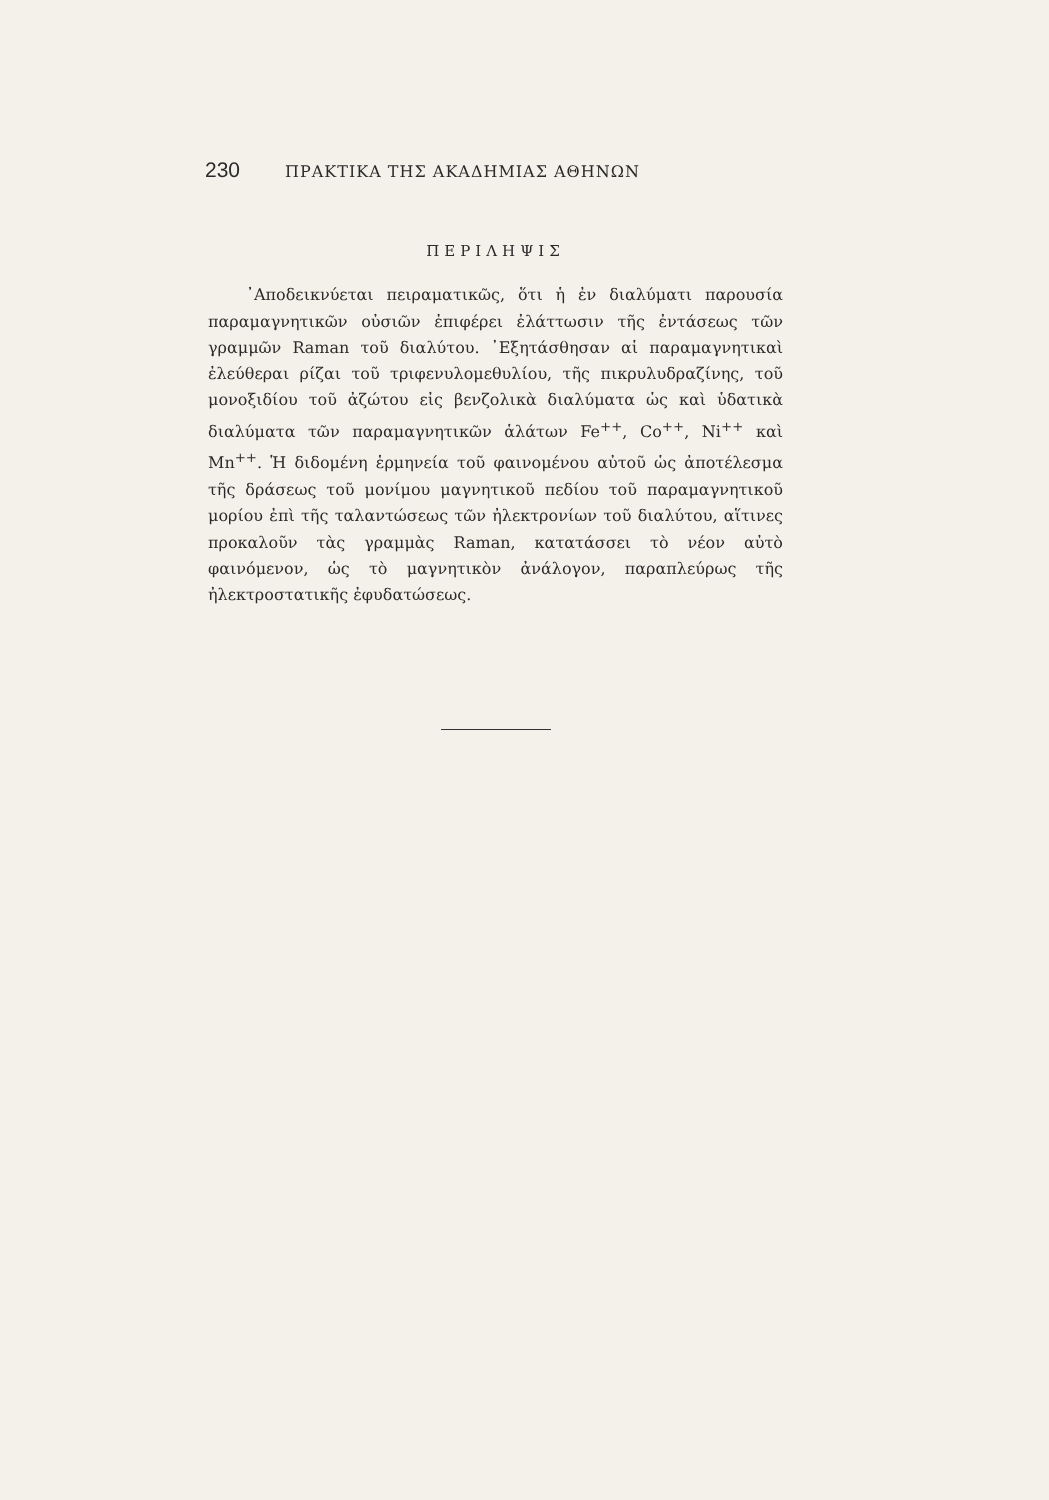230 ΠΡΑΚΤΙΚΑ ΤΗΣ ΑΚΑΔΗΜΙΑΣ ΑΘΗΝΩΝ
ΠΕΡΙΛΗΨΙΣ
᾿Αποδεικνύεται πειραματικῶς, ὅτι ἡ ἐν διαλύματι παρουσία παραμαγνητικῶν οὐσιῶν ἐπιφέρει ἐλάττωσιν τῆς ἐντάσεως τῶν γραμμῶν Raman τοῦ διαλύτου. ᾿Εξητάσθησαν αἱ παραμαγνητικαὶ ἐλεύθεραι ρίζαι τοῦ τριφενυλομεθυλίου, τῆς πικρυλυδραζίνης, τοῦ μονοξιδίου τοῦ ἀζώτου εἰς βενζολικὰ διαλύματα ὡς καὶ ὑδατικὰ διαλύματα τῶν παραμαγνητικῶν ἁλάτων Fe<sup>++</sup>, Co<sup>++</sup>, Ni<sup>++</sup> καὶ Mn<sup>++</sup>. Ἡ διδομένη ἑρμηνεία τοῦ φαινομένου αὐτοῦ ὡς ἀποτέλεσμα τῆς δράσεως τοῦ μονίμου μαγνητικοῦ πεδίου τοῦ παραμαγνητικοῦ μορίου ἐπὶ τῆς ταλαντώσεως τῶν ἠλεκτρονίων τοῦ διαλύτου, αἵτινες προκαλοῦν τὰς γραμμὰς Raman, κατατάσσει τὸ νέον αὐτὸ φαινόμενον, ὡς τὸ μαγνητικὸν ἀνάλογον, παραπλεύρως τῆς ἠλεκτροστατικῆς ἐφυδατώσεως.